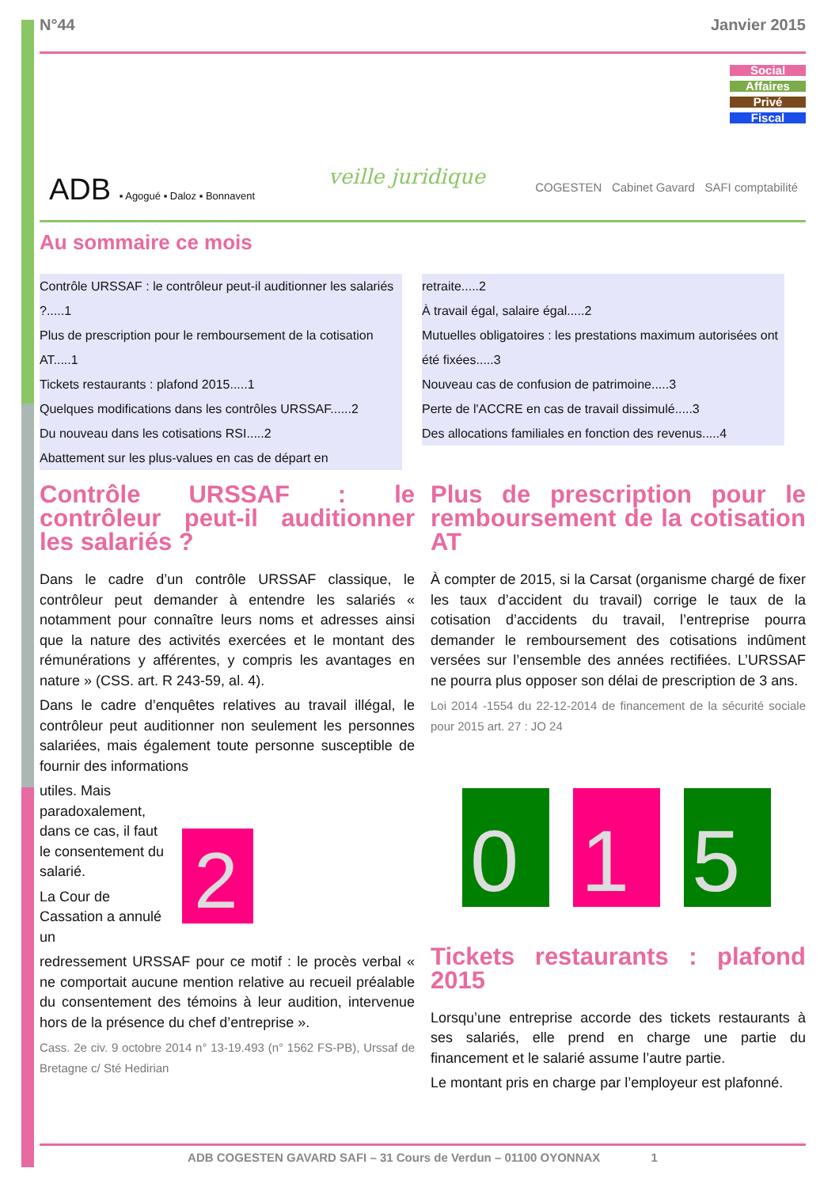N°44 Janvier 2015
ADB ▪ Agogué ▪ Daloz ▪ Bonnavent
veille juridique
COGESTEN Cabinet Gavard SAFI comptabilité
Social
Affaires
Privé
Fiscal
Au sommaire ce mois
Contrôle URSSAF : le contrôleur peut-il auditionner les salariés ?.....1
Plus de prescription pour le remboursement de la cotisation AT.....1
Tickets restaurants : plafond 2015.....1
Quelques modifications dans les contrôles URSSAF......2
Du nouveau dans les cotisations RSI.....2
Abattement sur les plus-values en cas de départ en
retraite.....2
À travail égal, salaire égal.....2
Mutuelles obligatoires : les prestations maximum autorisées ont été fixées.....3
Nouveau cas de confusion de patrimoine.....3
Perte de l'ACCRE en cas de travail dissimulé.....3
Des allocations familiales en fonction des revenus.....4
Contrôle URSSAF : le contrôleur peut-il auditionner les salariés ?
Dans le cadre d’un contrôle URSSAF classique, le contrôleur peut demander à entendre les salariés « notamment pour connaître leurs noms et adresses ainsi que la nature des activités exercées et le montant des rémunérations y afférentes, y compris les avantages en nature » (CSS. art. R 243-59, al. 4).
Dans le cadre d’enquêtes relatives au travail illégal, le contrôleur peut auditionner non seulement les personnes salariées, mais également toute personne susceptible de fournir des informations
utiles. Mais paradoxalement, dans ce cas, il faut le consentement du salarié.
La Cour de Cassation a annulé un
2
redressement URSSAF pour ce motif : le procès verbal « ne comportait aucune mention relative au recueil préalable du consentement des témoins à leur audition, intervenue hors de la présence du chef d’entreprise ».
Cass. 2e civ. 9 octobre 2014 n° 13-19.493 (n° 1562 FS-PB), Urssaf de Bretagne c/ Sté Hedirian
Plus de prescription pour le remboursement de la cotisation AT
À compter de 2015, si la Carsat (organisme chargé de fixer les taux d’accident du travail) corrige le taux de la cotisation d’accidents du travail, l’entreprise pourra demander le remboursement des cotisations indûment versées sur l’ensemble des années rectifiées. L’URSSAF ne pourra plus opposer son délai de prescription de 3 ans.
Loi 2014 -1554 du 22-12-2014 de financement de la sécurité sociale pour 2015 art. 27 : JO 24
0
1
5
Tickets restaurants : plafond 2015
Lorsqu’une entreprise accorde des tickets restaurants à ses salariés, elle prend en charge une partie du financement et le salarié assume l’autre partie.
Le montant pris en charge par l’employeur est plafonné.
ADB COGESTEN GAVARD SAFI – 31 Cours de Verdun – 01100 OYONNAX 1